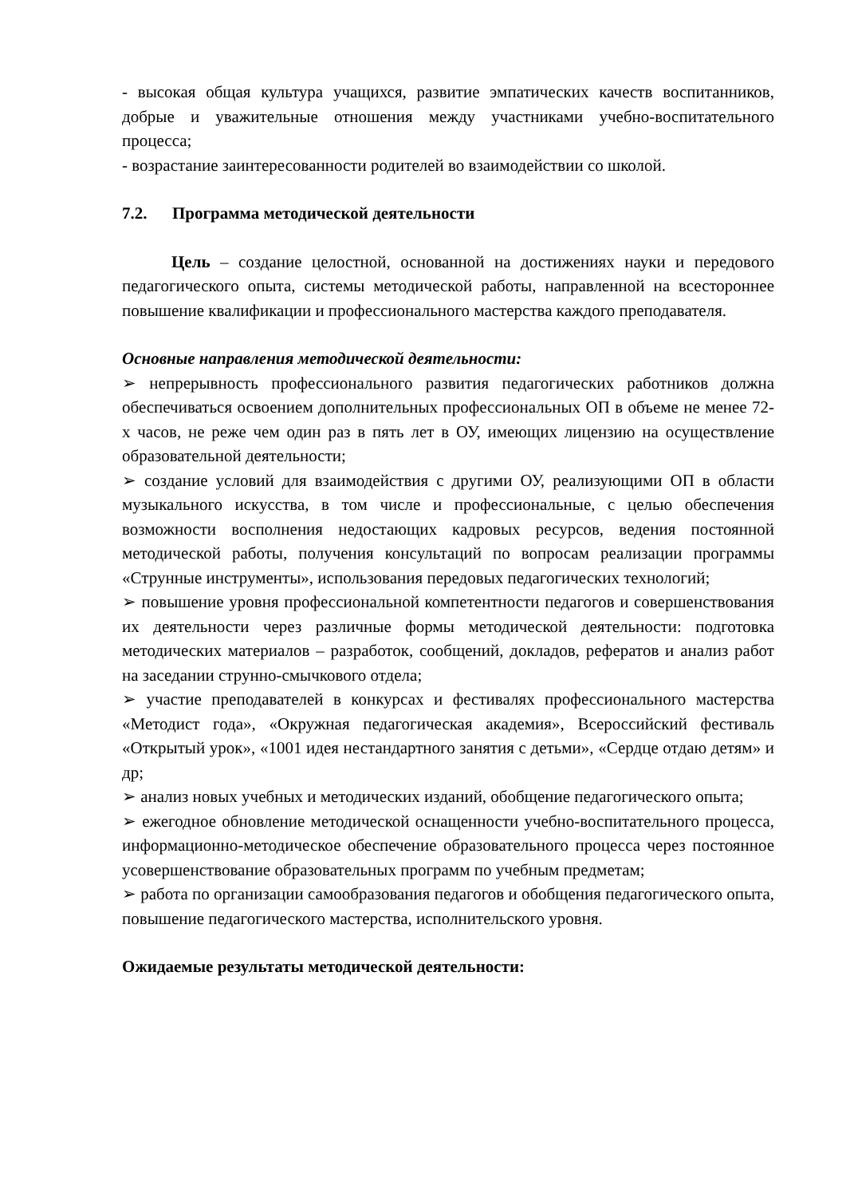- высокая общая культура учащихся, развитие эмпатических качеств воспитанников, добрые и уважительные отношения между участниками учебно-воспитательного процесса;
- возрастание заинтересованности родителей во взаимодействии со школой.
7.2. Программа методической деятельности
Цель – создание целостной, основанной на достижениях науки и передового педагогического опыта, системы методической работы, направленной на всестороннее повышение квалификации и профессионального мастерства каждого преподавателя.
Основные направления методической деятельности:
➢ непрерывность профессионального развития педагогических работников должна обеспечиваться освоением дополнительных профессиональных ОП в объеме не менее 72-х часов, не реже чем один раз в пять лет в ОУ, имеющих лицензию на осуществление образовательной деятельности;
➢ создание условий для взаимодействия с другими ОУ, реализующими ОП в области музыкального искусства, в том числе и профессиональные, с целью обеспечения возможности восполнения недостающих кадровых ресурсов, ведения постоянной методической работы, получения консультаций по вопросам реализации программы «Струнные инструменты», использования передовых педагогических технологий;
➢ повышение уровня профессиональной компетентности педагогов и совершенствования их деятельности через различные формы методической деятельности: подготовка методических материалов – разработок, сообщений, докладов, рефератов и анализ работ на заседании струнно-смычкового отдела;
➢ участие преподавателей в конкурсах и фестивалях профессионального мастерства «Методист года», «Окружная педагогическая академия», Всероссийский фестиваль «Открытый урок», «1001 идея нестандартного занятия с детьми», «Сердце отдаю детям» и др;
➢ анализ новых учебных и методических изданий, обобщение педагогического опыта;
➢ ежегодное обновление методической оснащенности учебно-воспитательного процесса, информационно-методическое обеспечение образовательного процесса через постоянное усовершенствование образовательных программ по учебным предметам;
➢ работа по организации самообразования педагогов и обобщения педагогического опыта, повышение педагогического мастерства, исполнительского уровня.
Ожидаемые результаты методической деятельности: